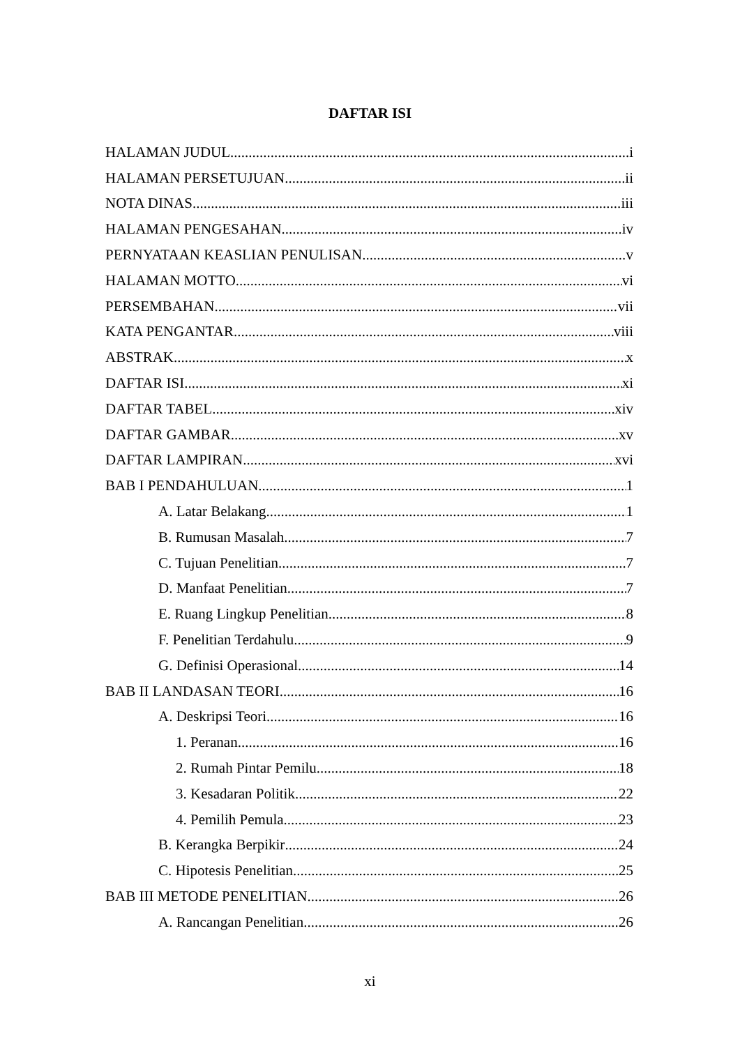DAFTAR ISI
HALAMAN JUDUL i
HALAMAN PERSETUJUAN ii
NOTA DINAS iii
HALAMAN PENGESAHAN iv
PERNYATAAN KEASLIAN PENULISAN v
HALAMAN MOTTO vi
PERSEMBAHAN vii
KATA PENGANTAR viii
ABSTRAK x
DAFTAR ISI xi
DAFTAR TABEL xiv
DAFTAR GAMBAR xv
DAFTAR LAMPIRAN xvi
BAB I PENDAHULUAN 1
A. Latar Belakang 1
B. Rumusan Masalah 7
C. Tujuan Penelitian 7
D. Manfaat Penelitian 7
E. Ruang Lingkup Penelitian 8
F. Penelitian Terdahulu 9
G. Definisi Operasional 14
BAB II LANDASAN TEORI 16
A. Deskripsi Teori 16
1. Peranan 16
2. Rumah Pintar Pemilu 18
3. Kesadaran Politik 22
4. Pemilih Pemula 23
B. Kerangka Berpikir 24
C. Hipotesis Penelitian 25
BAB III METODE PENELITIAN 26
A. Rancangan Penelitian 26
xi